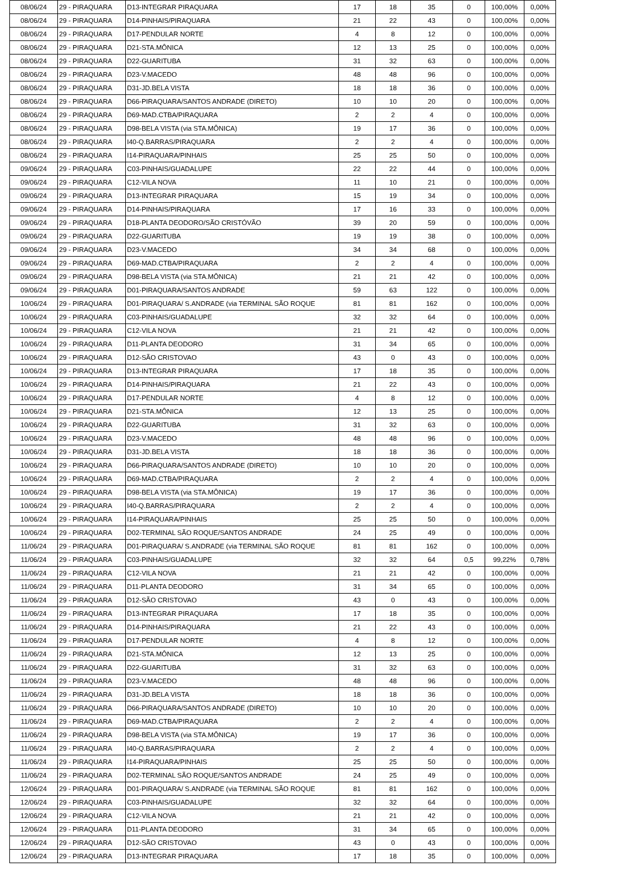| 08/06/24 | 29 - PIRAQUARA | D13-INTEGRAR PIRAQUARA | 17 | 18 | 35 | 0 | 100,00% | 0,00% |
| 08/06/24 | 29 - PIRAQUARA | D14-PINHAIS/PIRAQUARA | 21 | 22 | 43 | 0 | 100,00% | 0,00% |
| 08/06/24 | 29 - PIRAQUARA | D17-PENDULAR NORTE | 4 | 8 | 12 | 0 | 100,00% | 0,00% |
| 08/06/24 | 29 - PIRAQUARA | D21-STA.MÔNICA | 12 | 13 | 25 | 0 | 100,00% | 0,00% |
| 08/06/24 | 29 - PIRAQUARA | D22-GUARITUBA | 31 | 32 | 63 | 0 | 100,00% | 0,00% |
| 08/06/24 | 29 - PIRAQUARA | D23-V.MACEDO | 48 | 48 | 96 | 0 | 100,00% | 0,00% |
| 08/06/24 | 29 - PIRAQUARA | D31-JD.BELA VISTA | 18 | 18 | 36 | 0 | 100,00% | 0,00% |
| 08/06/24 | 29 - PIRAQUARA | D66-PIRAQUARA/SANTOS ANDRADE (DIRETO) | 10 | 10 | 20 | 0 | 100,00% | 0,00% |
| 08/06/24 | 29 - PIRAQUARA | D69-MAD.CTBA/PIRAQUARA | 2 | 2 | 4 | 0 | 100,00% | 0,00% |
| 08/06/24 | 29 - PIRAQUARA | D98-BELA VISTA (via STA.MÔNICA) | 19 | 17 | 36 | 0 | 100,00% | 0,00% |
| 08/06/24 | 29 - PIRAQUARA | I40-Q.BARRAS/PIRAQUARA | 2 | 2 | 4 | 0 | 100,00% | 0,00% |
| 08/06/24 | 29 - PIRAQUARA | I14-PIRAQUARA/PINHAIS | 25 | 25 | 50 | 0 | 100,00% | 0,00% |
| 09/06/24 | 29 - PIRAQUARA | C03-PINHAIS/GUADALUPE | 22 | 22 | 44 | 0 | 100,00% | 0,00% |
| 09/06/24 | 29 - PIRAQUARA | C12-VILA NOVA | 11 | 10 | 21 | 0 | 100,00% | 0,00% |
| 09/06/24 | 29 - PIRAQUARA | D13-INTEGRAR PIRAQUARA | 15 | 19 | 34 | 0 | 100,00% | 0,00% |
| 09/06/24 | 29 - PIRAQUARA | D14-PINHAIS/PIRAQUARA | 17 | 16 | 33 | 0 | 100,00% | 0,00% |
| 09/06/24 | 29 - PIRAQUARA | D18-PLANTA DEODORO/SÃO CRISTÓVÃO | 39 | 20 | 59 | 0 | 100,00% | 0,00% |
| 09/06/24 | 29 - PIRAQUARA | D22-GUARITUBA | 19 | 19 | 38 | 0 | 100,00% | 0,00% |
| 09/06/24 | 29 - PIRAQUARA | D23-V.MACEDO | 34 | 34 | 68 | 0 | 100,00% | 0,00% |
| 09/06/24 | 29 - PIRAQUARA | D69-MAD.CTBA/PIRAQUARA | 2 | 2 | 4 | 0 | 100,00% | 0,00% |
| 09/06/24 | 29 - PIRAQUARA | D98-BELA VISTA (via STA.MÔNICA) | 21 | 21 | 42 | 0 | 100,00% | 0,00% |
| 09/06/24 | 29 - PIRAQUARA | D01-PIRAQUARA/SANTOS ANDRADE | 59 | 63 | 122 | 0 | 100,00% | 0,00% |
| 10/06/24 | 29 - PIRAQUARA | D01-PIRAQUARA/ S.ANDRADE (via TERMINAL SÃO ROQUE | 81 | 81 | 162 | 0 | 100,00% | 0,00% |
| 10/06/24 | 29 - PIRAQUARA | C03-PINHAIS/GUADALUPE | 32 | 32 | 64 | 0 | 100,00% | 0,00% |
| 10/06/24 | 29 - PIRAQUARA | C12-VILA NOVA | 21 | 21 | 42 | 0 | 100,00% | 0,00% |
| 10/06/24 | 29 - PIRAQUARA | D11-PLANTA DEODORO | 31 | 34 | 65 | 0 | 100,00% | 0,00% |
| 10/06/24 | 29 - PIRAQUARA | D12-SÃO CRISTOVAO | 43 | 0 | 43 | 0 | 100,00% | 0,00% |
| 10/06/24 | 29 - PIRAQUARA | D13-INTEGRAR PIRAQUARA | 17 | 18 | 35 | 0 | 100,00% | 0,00% |
| 10/06/24 | 29 - PIRAQUARA | D14-PINHAIS/PIRAQUARA | 21 | 22 | 43 | 0 | 100,00% | 0,00% |
| 10/06/24 | 29 - PIRAQUARA | D17-PENDULAR NORTE | 4 | 8 | 12 | 0 | 100,00% | 0,00% |
| 10/06/24 | 29 - PIRAQUARA | D21-STA.MÔNICA | 12 | 13 | 25 | 0 | 100,00% | 0,00% |
| 10/06/24 | 29 - PIRAQUARA | D22-GUARITUBA | 31 | 32 | 63 | 0 | 100,00% | 0,00% |
| 10/06/24 | 29 - PIRAQUARA | D23-V.MACEDO | 48 | 48 | 96 | 0 | 100,00% | 0,00% |
| 10/06/24 | 29 - PIRAQUARA | D31-JD.BELA VISTA | 18 | 18 | 36 | 0 | 100,00% | 0,00% |
| 10/06/24 | 29 - PIRAQUARA | D66-PIRAQUARA/SANTOS ANDRADE (DIRETO) | 10 | 10 | 20 | 0 | 100,00% | 0,00% |
| 10/06/24 | 29 - PIRAQUARA | D69-MAD.CTBA/PIRAQUARA | 2 | 2 | 4 | 0 | 100,00% | 0,00% |
| 10/06/24 | 29 - PIRAQUARA | D98-BELA VISTA (via STA.MÔNICA) | 19 | 17 | 36 | 0 | 100,00% | 0,00% |
| 10/06/24 | 29 - PIRAQUARA | I40-Q.BARRAS/PIRAQUARA | 2 | 2 | 4 | 0 | 100,00% | 0,00% |
| 10/06/24 | 29 - PIRAQUARA | I14-PIRAQUARA/PINHAIS | 25 | 25 | 50 | 0 | 100,00% | 0,00% |
| 10/06/24 | 29 - PIRAQUARA | D02-TERMINAL SÃO ROQUE/SANTOS ANDRADE | 24 | 25 | 49 | 0 | 100,00% | 0,00% |
| 11/06/24 | 29 - PIRAQUARA | D01-PIRAQUARA/ S.ANDRADE (via TERMINAL SÃO ROQUE | 81 | 81 | 162 | 0 | 100,00% | 0,00% |
| 11/06/24 | 29 - PIRAQUARA | C03-PINHAIS/GUADALUPE | 32 | 32 | 64 | 0,5 | 99,22% | 0,78% |
| 11/06/24 | 29 - PIRAQUARA | C12-VILA NOVA | 21 | 21 | 42 | 0 | 100,00% | 0,00% |
| 11/06/24 | 29 - PIRAQUARA | D11-PLANTA DEODORO | 31 | 34 | 65 | 0 | 100,00% | 0,00% |
| 11/06/24 | 29 - PIRAQUARA | D12-SÃO CRISTOVAO | 43 | 0 | 43 | 0 | 100,00% | 0,00% |
| 11/06/24 | 29 - PIRAQUARA | D13-INTEGRAR PIRAQUARA | 17 | 18 | 35 | 0 | 100,00% | 0,00% |
| 11/06/24 | 29 - PIRAQUARA | D14-PINHAIS/PIRAQUARA | 21 | 22 | 43 | 0 | 100,00% | 0,00% |
| 11/06/24 | 29 - PIRAQUARA | D17-PENDULAR NORTE | 4 | 8 | 12 | 0 | 100,00% | 0,00% |
| 11/06/24 | 29 - PIRAQUARA | D21-STA.MÔNICA | 12 | 13 | 25 | 0 | 100,00% | 0,00% |
| 11/06/24 | 29 - PIRAQUARA | D22-GUARITUBA | 31 | 32 | 63 | 0 | 100,00% | 0,00% |
| 11/06/24 | 29 - PIRAQUARA | D23-V.MACEDO | 48 | 48 | 96 | 0 | 100,00% | 0,00% |
| 11/06/24 | 29 - PIRAQUARA | D31-JD.BELA VISTA | 18 | 18 | 36 | 0 | 100,00% | 0,00% |
| 11/06/24 | 29 - PIRAQUARA | D66-PIRAQUARA/SANTOS ANDRADE (DIRETO) | 10 | 10 | 20 | 0 | 100,00% | 0,00% |
| 11/06/24 | 29 - PIRAQUARA | D69-MAD.CTBA/PIRAQUARA | 2 | 2 | 4 | 0 | 100,00% | 0,00% |
| 11/06/24 | 29 - PIRAQUARA | D98-BELA VISTA (via STA.MÔNICA) | 19 | 17 | 36 | 0 | 100,00% | 0,00% |
| 11/06/24 | 29 - PIRAQUARA | I40-Q.BARRAS/PIRAQUARA | 2 | 2 | 4 | 0 | 100,00% | 0,00% |
| 11/06/24 | 29 - PIRAQUARA | I14-PIRAQUARA/PINHAIS | 25 | 25 | 50 | 0 | 100,00% | 0,00% |
| 11/06/24 | 29 - PIRAQUARA | D02-TERMINAL SÃO ROQUE/SANTOS ANDRADE | 24 | 25 | 49 | 0 | 100,00% | 0,00% |
| 12/06/24 | 29 - PIRAQUARA | D01-PIRAQUARA/ S.ANDRADE (via TERMINAL SÃO ROQUE | 81 | 81 | 162 | 0 | 100,00% | 0,00% |
| 12/06/24 | 29 - PIRAQUARA | C03-PINHAIS/GUADALUPE | 32 | 32 | 64 | 0 | 100,00% | 0,00% |
| 12/06/24 | 29 - PIRAQUARA | C12-VILA NOVA | 21 | 21 | 42 | 0 | 100,00% | 0,00% |
| 12/06/24 | 29 - PIRAQUARA | D11-PLANTA DEODORO | 31 | 34 | 65 | 0 | 100,00% | 0,00% |
| 12/06/24 | 29 - PIRAQUARA | D12-SÃO CRISTOVAO | 43 | 0 | 43 | 0 | 100,00% | 0,00% |
| 12/06/24 | 29 - PIRAQUARA | D13-INTEGRAR PIRAQUARA | 17 | 18 | 35 | 0 | 100,00% | 0,00% |